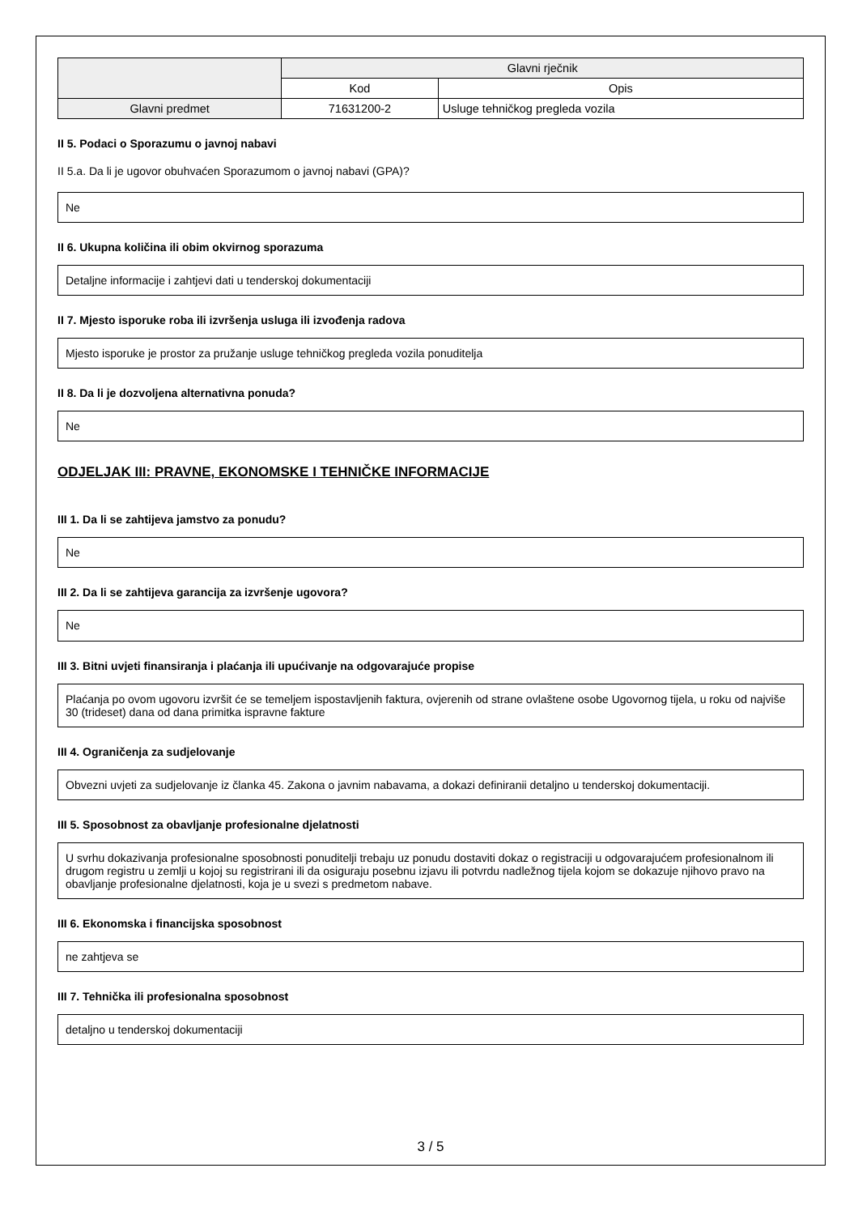| | Glavni rječnik | |
| --- | --- | --- |
| | Kod | Opis |
| Glavni predmet | 71631200-2 | Usluge tehničkog pregleda vozila |
II 5. Podaci o Sporazumu o javnoj nabavi
II 5.a. Da li je ugovor obuhvaćen Sporazumom o javnoj nabavi (GPA)?
Ne
II 6. Ukupna količina ili obim okvirnog sporazuma
Detaljne informacije i zahtjevi dati u tenderskoj dokumentaciji
II 7. Mjesto isporuke roba ili izvršenja usluga ili izvođenja radova
Mjesto isporuke je prostor za pružanje usluge tehničkog pregleda vozila ponuditelja
II 8. Da li je dozvoljena alternativna ponuda?
Ne
ODJELJAK III: PRAVNE, EKONOMSKE I TEHNIČKE INFORMACIJE
III 1. Da li se zahtijeva jamstvo za ponudu?
Ne
III 2. Da li se zahtijeva garancija za izvršenje ugovora?
Ne
III 3. Bitni uvjeti finansiranja i plaćanja ili upućivanje na odgovarajuće propise
Plaćanja po ovom ugovoru izvršit će se temeljem ispostavljenih faktura, ovjerenih od strane ovlaštene osobe Ugovornog tijela, u roku od najviše 30 (trideset) dana od dana primitka ispravne fakture
III 4. Ograničenja za sudjelovanje
Obvezni uvjeti za sudjelovanje iz članka 45. Zakona o javnim nabavama, a dokazi definiranii detaljno u tenderskoj dokumentaciji.
III 5. Sposobnost za obavljanje profesionalne djelatnosti
U svrhu dokazivanja profesionalne sposobnosti ponuditelji trebaju uz ponudu dostaviti dokaz o registraciji u odgovarajućem profesionalnom ili drugom registru u zemlji u kojoj su registrirani ili da osiguraju posebnu izjavu ili potvrdu nadležnog tijela kojom se dokazuje njihovo pravo na obavljanje profesionalne djelatnosti, koja je u svezi s predmetom nabave.
III 6. Ekonomska i financijska sposobnost
ne zahtjeva se
III 7. Tehnička ili profesionalna sposobnost
detaljno u tenderskoj dokumentaciji
3 / 5